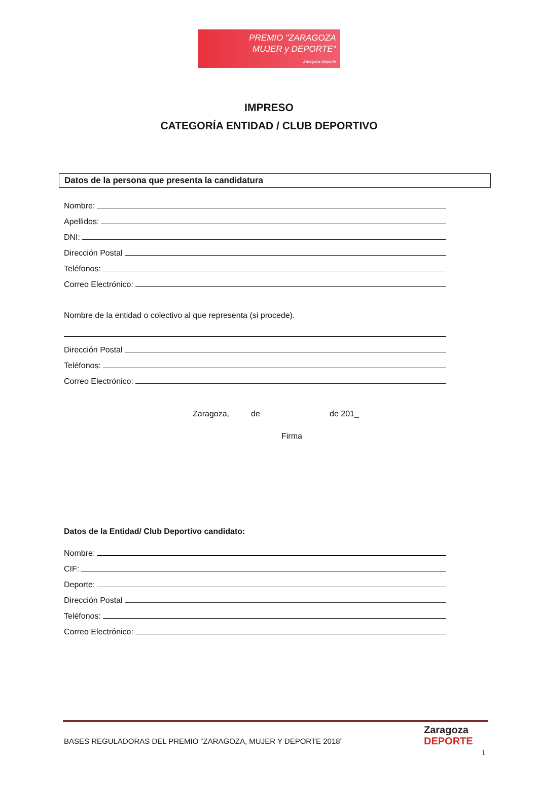PREMIO "ZARAGOZA
MUJER y DEPORTE"
Zaragoza Deporte
IMPRESO
CATEGORÍA ENTIDAD / CLUB DEPORTIVO
Datos de la persona que presenta la candidatura
Nombre:
Apellidos:
DNI:
Dirección Postal
Teléfonos:
Correo Electrónico:
Nombre de la entidad o colectivo al que representa (si procede).
Dirección Postal
Teléfonos:
Correo Electrónico:
Zaragoza, de de 201_
Firma
Datos de la Entidad/ Club Deportivo candidato:
Nombre:
CIF:
Deporte:
Dirección Postal
Teléfonos:
Correo Electrónico:
BASES REGULADORAS DEL PREMIO “ZARAGOZA, MUJER Y DEPORTE 2018”
Zaragoza
DEPORTE
1